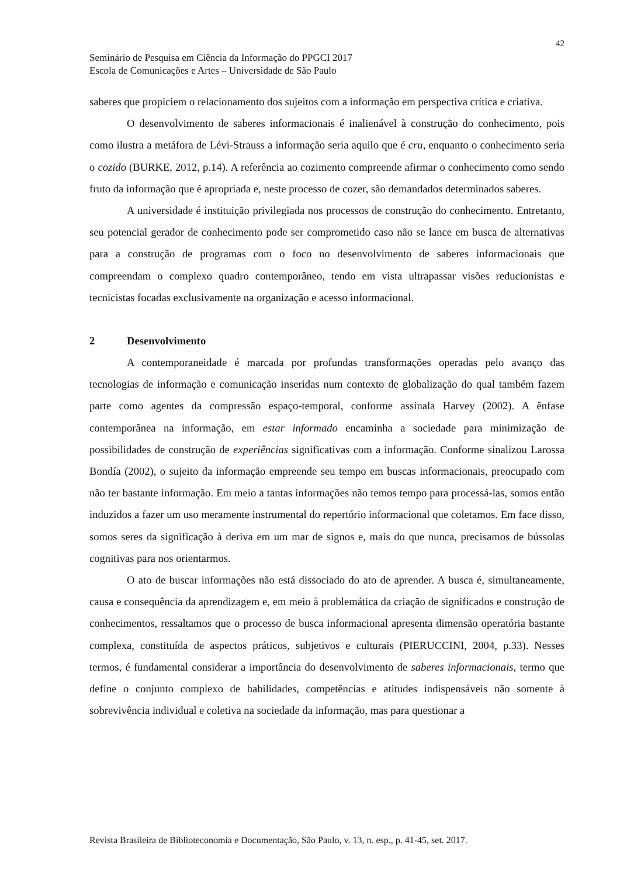42
Seminário de Pesquisa em Ciência da Informação do PPGCI 2017
Escola de Comunicações e Artes – Universidade de São Paulo
saberes que propiciem o relacionamento dos sujeitos com a informação em perspectiva crítica e criativa.
O desenvolvimento de saberes informacionais é inalienável à construção do conhecimento, pois como ilustra a metáfora de Lévi-Strauss a informação seria aquilo que é cru, enquanto o conhecimento seria o cozido (BURKE, 2012, p.14). A referência ao cozimento compreende afirmar o conhecimento como sendo fruto da informação que é apropriada e, neste processo de cozer, são demandados determinados saberes.
A universidade é instituição privilegiada nos processos de construção do conhecimento. Entretanto, seu potencial gerador de conhecimento pode ser comprometido caso não se lance em busca de alternativas para a construção de programas com o foco no desenvolvimento de saberes informacionais que compreendam o complexo quadro contemporâneo, tendo em vista ultrapassar visões reducionistas e tecnicistas focadas exclusivamente na organização e acesso informacional.
2 Desenvolvimento
A contemporaneidade é marcada por profundas transformações operadas pelo avanço das tecnologias de informação e comunicação inseridas num contexto de globalização do qual também fazem parte como agentes da compressão espaço-temporal, conforme assinala Harvey (2002). A ênfase contemporânea na informação, em estar informado encaminha a sociedade para minimização de possibilidades de construção de experiências significativas com a informação. Conforme sinalizou Larossa Bondía (2002), o sujeito da informação empreende seu tempo em buscas informacionais, preocupado com não ter bastante informação. Em meio a tantas informações não temos tempo para processá-las, somos então induzidos a fazer um uso meramente instrumental do repertório informacional que coletamos. Em face disso, somos seres da significação à deriva em um mar de signos e, mais do que nunca, precisamos de bússolas cognitivas para nos orientarmos.
O ato de buscar informações não está dissociado do ato de aprender. A busca é, simultaneamente, causa e consequência da aprendizagem e, em meio à problemática da criação de significados e construção de conhecimentos, ressaltamos que o processo de busca informacional apresenta dimensão operatória bastante complexa, constituída de aspectos práticos, subjetivos e culturais (PIERUCCINI, 2004, p.33). Nesses termos, é fundamental considerar a importância do desenvolvimento de saberes informacionais, termo que define o conjunto complexo de habilidades, competências e atitudes indispensáveis não somente à sobrevivência individual e coletiva na sociedade da informação, mas para questionar a
Revista Brasileira de Biblioteconomia e Documentação, São Paulo, v. 13, n. esp., p. 41-45, set. 2017.